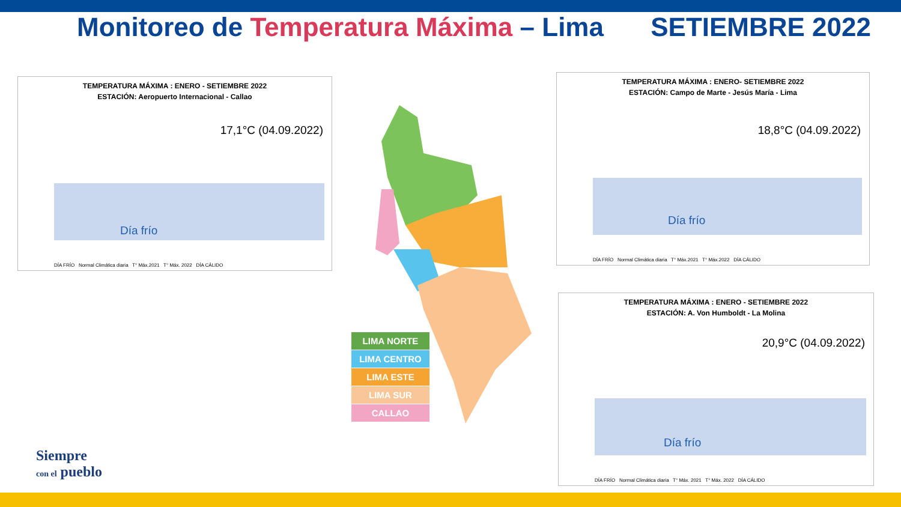Monitoreo de Temperatura Máxima – Lima
SETIEMBRE 2022
TEMPERATURA MÁXIMA : ENERO - SETIEMBRE 2022
ESTACIÓN: Aeropuerto Internacional - Callao
17,1°C (04.09.2022)
Día frío
DÍA FRÍO Normal Climática diaria T° Máx.2021 T° Máx. 2022 DÍA CÁLIDO
TEMPERATURA MÁXIMA : ENERO- SETIEMBRE 2022
ESTACIÓN: Campo de Marte - Jesús María - Lima
18,8°C (04.09.2022)
Día frío
DÍA FRÍO Normal Climática diaria T° Máx.2021 T° Máx.2022 DÍA CÁLIDO
TEMPERATURA MÁXIMA : ENERO - SETIEMBRE 2022
ESTACIÓN: A. Von Humboldt - La Molina
20,9°C (04.09.2022)
Día frío
DÍA FRÍO Normal Climática diaria T° Máx. 2021 T° Máx. 2022 DÍA CÁLIDO
LIMA NORTE
LIMA CENTRO
LIMA ESTE
LIMA SUR
CALLAO
Siempre
con el pueblo